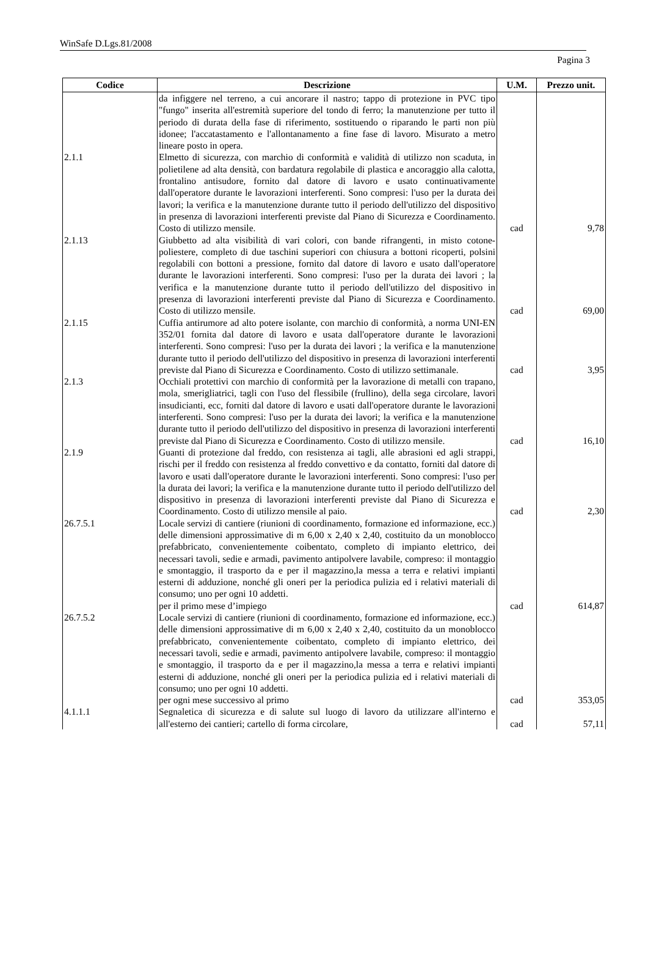WinSafe D.Lgs.81/2008
Pagina 3
| Codice | Descrizione | U.M. | Prezzo unit. |
| --- | --- | --- | --- |
| | da infiggere nel terreno, a cui ancorare il nastro; tappo di protezione in PVC tipo "fungo" inserita all'estremità superiore del tondo di ferro; la manutenzione per tutto il periodo di durata della fase di riferimento, sostituendo o riparando le parti non più idonee; l'accatastamento e l'allontanamento a fine fase di lavoro. Misurato a metro lineare posto in opera. | | |
| 2.1.1 | Elmetto di sicurezza, con marchio di conformità e validità di utilizzo non scaduta, in polietilene ad alta densità, con bardatura regolabile di plastica e ancoraggio alla calotta, frontalino antisudore, fornito dal datore di lavoro e usato continuativamente dall'operatore durante le lavorazioni interferenti. Sono compresi: l'uso per la durata dei lavori; la verifica e la manutenzione durante tutto il periodo dell'utilizzo del dispositivo in presenza di lavorazioni interferenti previste dal Piano di Sicurezza e Coordinamento. Costo di utilizzo mensile. | cad | 9,78 |
| 2.1.13 | Giubbetto ad alta visibilità di vari colori, con bande rifrangenti, in misto cotone-poliestere, completo di due taschini superiori con chiusura a bottoni ricoperti, polsini regolabili con bottoni a pressione, fornito dal datore di lavoro e usato dall'operatore durante le lavorazioni interferenti. Sono compresi: l'uso per la durata dei lavori ; la verifica e la manutenzione durante tutto il periodo dell'utilizzo del dispositivo in presenza di lavorazioni interferenti previste dal Piano di Sicurezza e Coordinamento. Costo di utilizzo mensile. | cad | 69,00 |
| 2.1.15 | Cuffia antirumore ad alto potere isolante, con marchio di conformità, a norma UNI-EN 352/01 fornita dal datore di lavoro e usata dall'operatore durante le lavorazioni interferenti. Sono compresi: l'uso per la durata dei lavori ; la verifica e la manutenzione durante tutto il periodo dell'utilizzo del dispositivo in presenza di lavorazioni interferenti previste dal Piano di Sicurezza e Coordinamento. Costo di utilizzo settimanale. | cad | 3,95 |
| 2.1.3 | Occhiali protettivi con marchio di conformità per la lavorazione di metalli con trapano, mola, smerigliatrici, tagli con l'uso del flessibile (frullino), della sega circolare, lavori insudicianti, ecc, forniti dal datore di lavoro e usati dall'operatore durante le lavorazioni interferenti. Sono compresi: l'uso per la durata dei lavori; la verifica e la manutenzione durante tutto il periodo dell'utilizzo del dispositivo in presenza di lavorazioni interferenti previste dal Piano di Sicurezza e Coordinamento. Costo di utilizzo mensile. | cad | 16,10 |
| 2.1.9 | Guanti di protezione dal freddo, con resistenza ai tagli, alle abrasioni ed agli strappi, rischi per il freddo con resistenza al freddo convettivo e da contatto, forniti dal datore di lavoro e usati dall'operatore durante le lavorazioni interferenti. Sono compresi: l'uso per la durata dei lavori; la verifica e la manutenzione durante tutto il periodo dell'utilizzo del dispositivo in presenza di lavorazioni interferenti previste dal Piano di Sicurezza e Coordinamento. Costo di utilizzo mensile al paio. | cad | 2,30 |
| 26.7.5.1 | Locale servizi di cantiere (riunioni di coordinamento, formazione ed informazione, ecc.) delle dimensioni approssimative di m 6,00 x 2,40 x 2,40, costituito da un monoblocco prefabbricato, convenientemente coibentato, completo di impianto elettrico, dei necessari tavoli, sedie e armadi, pavimento antipolvere lavabile, compreso: il montaggio e smontaggio, il trasporto da e per il magazzino,la messa a terra e relativi impianti esterni di adduzione, nonché gli oneri per la periodica pulizia ed i relativi materiali di consumo; uno per ogni 10 addetti. per il primo mese d’impiego | cad | 614,87 |
| 26.7.5.2 | Locale servizi di cantiere (riunioni di coordinamento, formazione ed informazione, ecc.) delle dimensioni approssimative di m 6,00 x 2,40 x 2,40, costituito da un monoblocco prefabbricato, convenientemente coibentato, completo di impianto elettrico, dei necessari tavoli, sedie e armadi, pavimento antipolvere lavabile, compreso: il montaggio e smontaggio, il trasporto da e per il magazzino,la messa a terra e relativi impianti esterni di adduzione, nonché gli oneri per la periodica pulizia ed i relativi materiali di consumo; uno per ogni 10 addetti. per ogni mese successivo al primo | cad | 353,05 |
| 4.1.1.1 | Segnaletica di sicurezza e di salute sul luogo di lavoro da utilizzare all'interno e all'esterno dei cantieri; cartello di forma circolare, | cad | 57,11 |